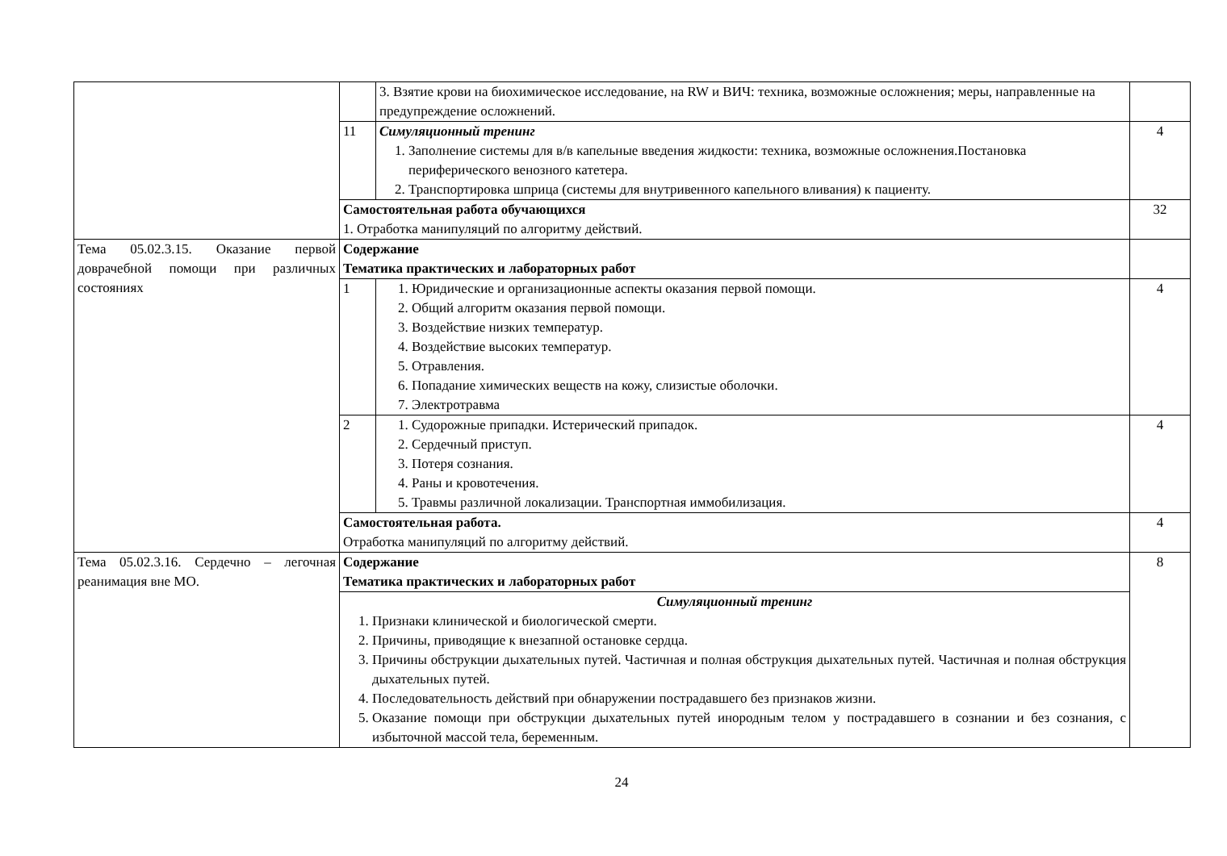| | | 3. Взятие крови на биохимическое исследование, на RW и ВИЧ: техника, возможные осложнения; меры, направленные на предупреждение осложнений. | |
| | 11 | Симуляционный тренинг 1. Заполнение системы для в/в капельные введения жидкости: техника, возможные осложнения.Постановка периферического венозного катетера. 2. Транспортировка шприца (системы для внутривенного капельного вливания) к пациенту. | 4 |
| | Самостоятельная работа обучающихся 1. Отработка манипуляций по алгоритму действий. | | 32 |
| Тема 05.02.3.15. Оказание первой доврачебной помощи при различных состояниях | Содержание Тематика практических и лабораторных работ | | |
| | 1 | 1. Юридические и организационные аспекты оказания первой помощи. 2. Общий алгоритм оказания первой помощи. 3. Воздействие низких температур. 4. Воздействие высоких температур. 5. Отравления. 6. Попадание химических веществ на кожу, слизистые оболочки. 7. Электротравма | 4 |
| | 2 | 1. Судорожные припадки. Истерический припадок. 2. Сердечный приступ. 3. Потеря сознания. 4. Раны и кровотечения. 5. Травмы различной локализации. Транспортная иммобилизация. | 4 |
| | Самостоятельная работа. Отработка манипуляций по алгоритму действий. | | 4 |
| Тема 05.02.3.16. Сердечно – легочная реанимация вне МО. | Содержание Тематика практических и лабораторных работ | | 8 |
| | Симуляционный тренинг 1. Признаки клинической и биологической смерти. 2. Причины, приводящие к внезапной остановке сердца. 3. Причины обструкции дыхательных путей. Частичная и полная обструкция дыхательных путей. Частичная и полная обструкция дыхательных путей. 4. Последовательность действий при обнаружении пострадавшего без признаков жизни. 5. Оказание помощи при обструкции дыхательных путей инородным телом у пострадавшего в сознании и без сознания, с избыточной массой тела, беременным. | | |
24